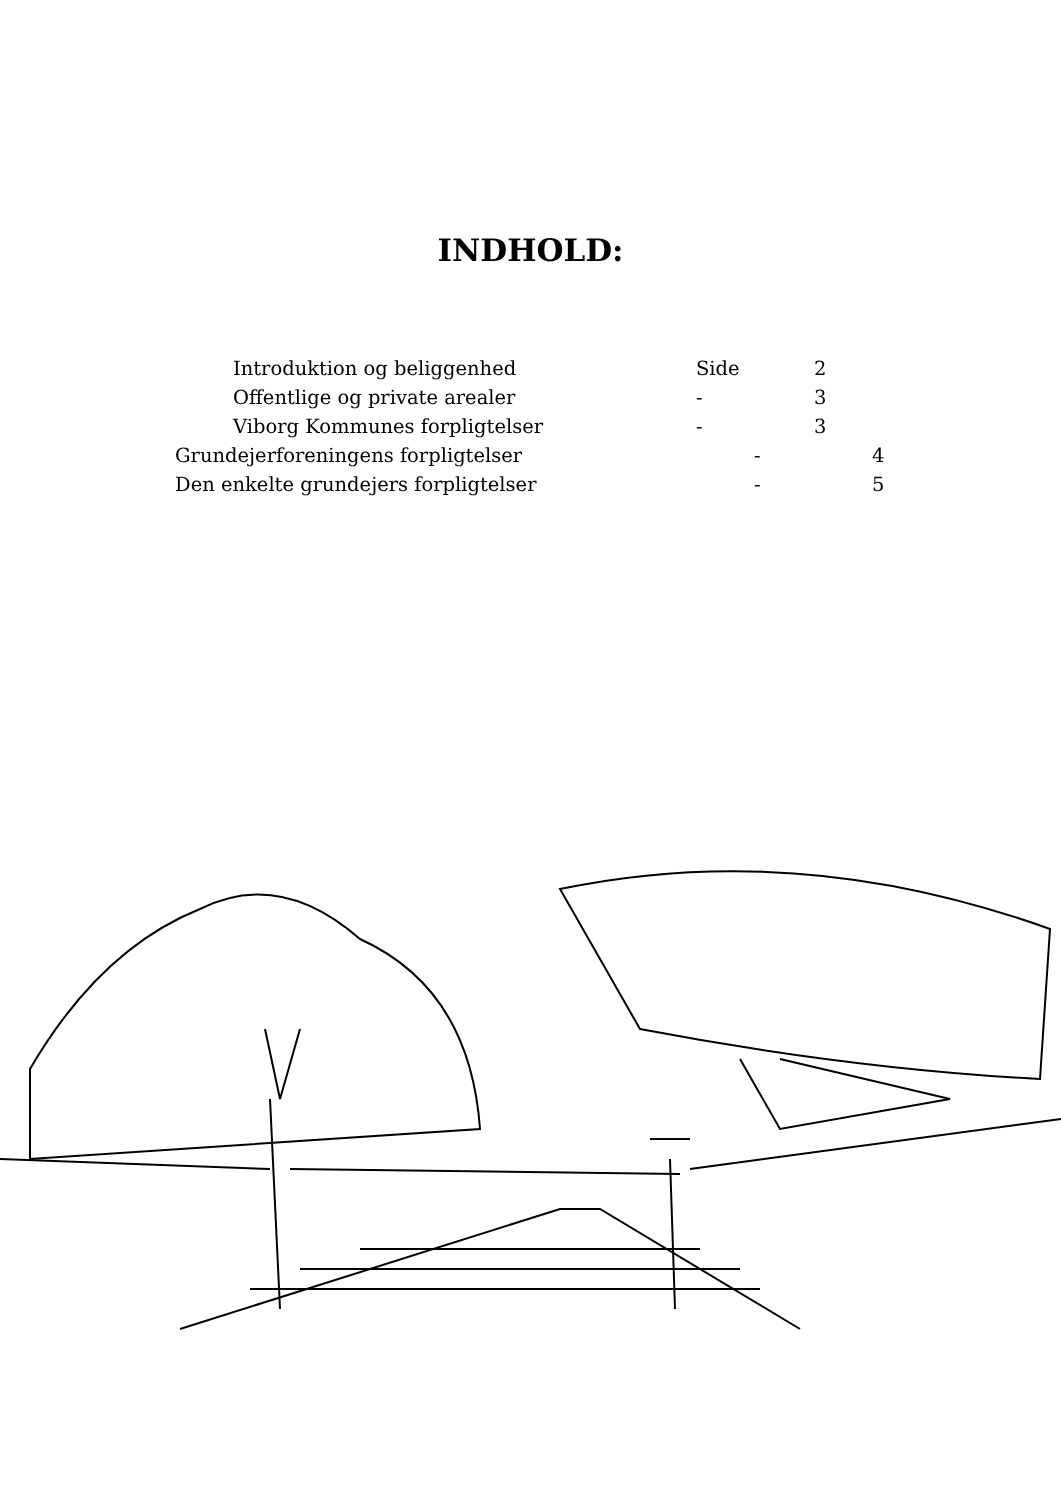INDHOLD:
Introduktion og beliggenhed Side 2
Offentlige og private arealer - 3
Viborg Kommunes forpligtelser - 3
Grundejerforeningens forpligtelser - 4
Den enkelte grundejers forpligtelser - 5